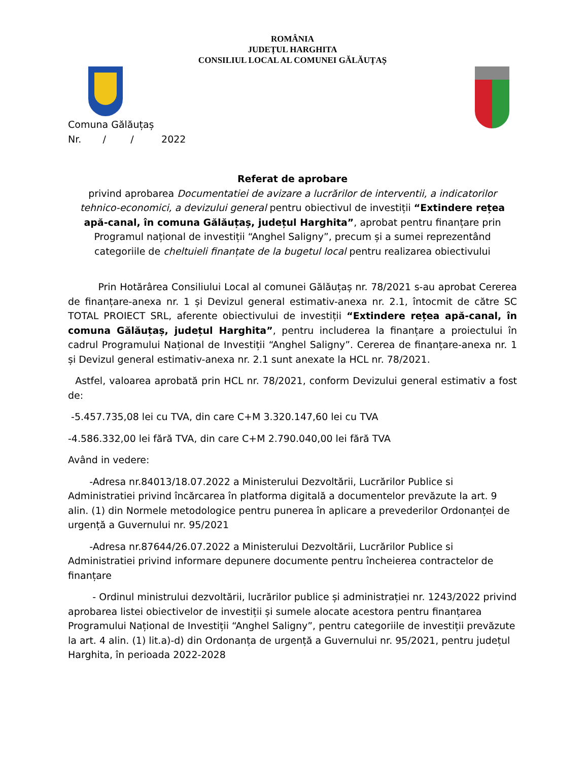ROMÂNIA
JUDEȚUL HARGHITA
CONSILIUL LOCAL AL COMUNEI GĂLĂUȚAȘ
Comuna Gălăuțaș
Nr. / / 2022
Referat de aprobare
privind aprobarea Documentatiei de avizare a lucrărilor de interventii, a indicatorilor tehnico-economici, a devizului general pentru obiectivul de investiții “Extindere rețea apă-canal, în comuna Gălăuțaș, județul Harghita”, aprobat pentru finanțare prin Programul național de investiții “Anghel Saligny”, precum și a sumei reprezentând categoriile de cheltuieli finanțate de la bugetul local pentru realizarea obiectivului
Prin Hotărârea Consiliului Local al comunei Gălăuțaș nr. 78/2021 s-au aprobat Cererea de finanțare-anexa nr. 1 și Devizul general estimativ-anexa nr. 2.1, întocmit de către SC TOTAL PROIECT SRL, aferente obiectivului de investiții “Extindere rețea apă-canal, în comuna Gălăuțaș, județul Harghita”, pentru includerea la finanțare a proiectului în cadrul Programului Național de Investiții “Anghel Saligny”. Cererea de finanțare-anexa nr. 1 și Devizul general estimativ-anexa nr. 2.1 sunt anexate la HCL nr. 78/2021.
Astfel, valoarea aprobată prin HCL nr. 78/2021, conform Devizului general estimativ a fost de:
-5.457.735,08 lei cu TVA, din care C+M 3.320.147,60 lei cu TVA
-4.586.332,00 lei fără TVA, din care C+M 2.790.040,00 lei fără TVA
Având in vedere:
-Adresa nr.84013/18.07.2022 a Ministerului Dezvoltării, Lucrărilor Publice si Administratiei privind încărcarea în platforma digitală a documentelor prevăzute la art. 9 alin. (1) din Normele metodologice pentru punerea în aplicare a prevederilor Ordonanței de urgență a Guvernului nr. 95/2021
-Adresa nr.87644/26.07.2022 a Ministerului Dezvoltării, Lucrărilor Publice si Administratiei privind informare depunere documente pentru încheierea contractelor de finanțare
- Ordinul ministrului dezvoltării, lucrărilor publice și administrației nr. 1243/2022 privind aprobarea listei obiectivelor de investiții și sumele alocate acestora pentru finanțarea Programului Național de Investiții “Anghel Saligny”, pentru categoriile de investiții prevăzute la art. 4 alin. (1) lit.a)-d) din Ordonanța de urgență a Guvernului nr. 95/2021, pentru județul Harghita, în perioada 2022-2028